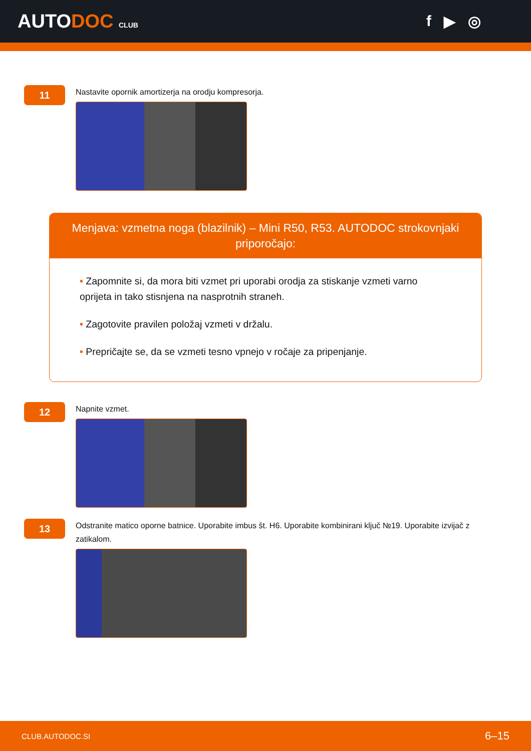AUTODOC CLUB
f ▶ ◎
11
Nastavite opornik amortizerja na orodju kompresorja.
Menjava: vzmetna noga (blazilnik) – Mini R50, R53. AUTODOC strokovnjaki priporočajo:
• Zapomnite si, da mora biti vzmet pri uporabi orodja za stiskanje vzmeti varno oprijeta in tako stisnjena na nasprotnih straneh.
• Zagotovite pravilen položaj vzmeti v držalu.
• Prepričajte se, da se vzmeti tesno vpnejo v ročaje za pripenjanje.
12
Napnite vzmet.
13
Odstranite matico oporne batnice. Uporabite imbus št. H6. Uporabite kombinirani ključ №19. Uporabite izvijač z zatikalom.
CLUB.AUTODOC.SI 6–15